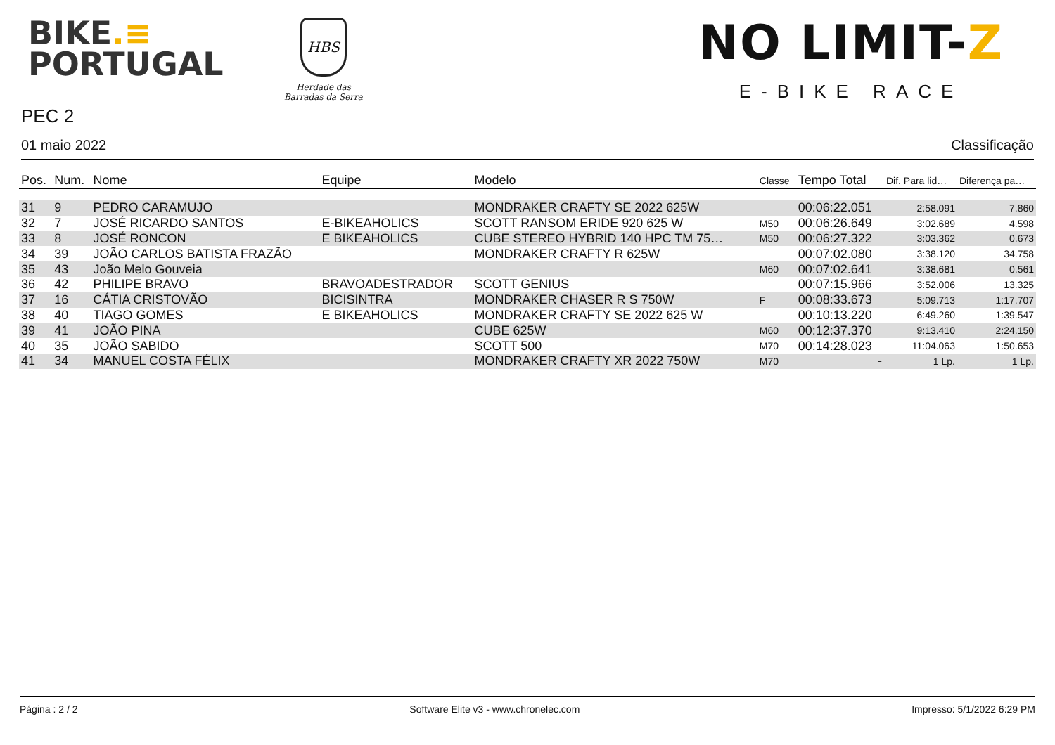BIKE.≡
PORTUGAL
HBS
Herdade das
Barradas da Serra
NO LIMIT-Z
E-BIKE RACE
PEC 2
01 maio 2022 Classificação
| Pos. | Num. | Nome | Equipe | Modelo | Classe | Tempo Total | Dif. Para lid… | Diferença pa… |
| --- | --- | --- | --- | --- | --- | --- | --- | --- |
| 31 | 9 | PEDRO CARAMUJO | | MONDRAKER CRAFTY SE 2022 625W | | 00:06:22.051 | 2:58.091 | 7.860 |
| 32 | 7 | JOSÉ RICARDO SANTOS | E-BIKEAHOLICS | SCOTT RANSOM ERIDE 920 625 W | M50 | 00:06:26.649 | 3:02.689 | 4.598 |
| 33 | 8 | JOSÉ RONCON | E BIKEAHOLICS | CUBE STEREO HYBRID 140 HPC TM 75… | M50 | 00:06:27.322 | 3:03.362 | 0.673 |
| 34 | 39 | JOÃO CARLOS BATISTA FRAZÃO | | MONDRAKER CRAFTY R 625W | | 00:07:02.080 | 3:38.120 | 34.758 |
| 35 | 43 | João Melo Gouveia | | | M60 | 00:07:02.641 | 3:38.681 | 0.561 |
| 36 | 42 | PHILIPE BRAVO | BRAVOADESTRADOR | SCOTT GENIUS | | 00:07:15.966 | 3:52.006 | 13.325 |
| 37 | 16 | CÁTIA CRISTOVÃO | BICISINTRA | MONDRAKER CHASER R S 750W | F | 00:08:33.673 | 5:09.713 | 1:17.707 |
| 38 | 40 | TIAGO GOMES | E BIKEAHOLICS | MONDRAKER CRAFTY SE 2022 625 W | | 00:10:13.220 | 6:49.260 | 1:39.547 |
| 39 | 41 | JOÃO PINA | | CUBE 625W | M60 | 00:12:37.370 | 9:13.410 | 2:24.150 |
| 40 | 35 | JOÃO SABIDO | | SCOTT 500 | M70 | 00:14:28.023 | 11:04.063 | 1:50.653 |
| 41 | 34 | MANUEL COSTA FÉLIX | | MONDRAKER CRAFTY XR 2022 750W | M70 | - | 1 Lp. | 1 Lp. |
Página : 2 / 2 Software Elite v3 - www.chronelec.com Impresso: 5/1/2022 6:29 PM